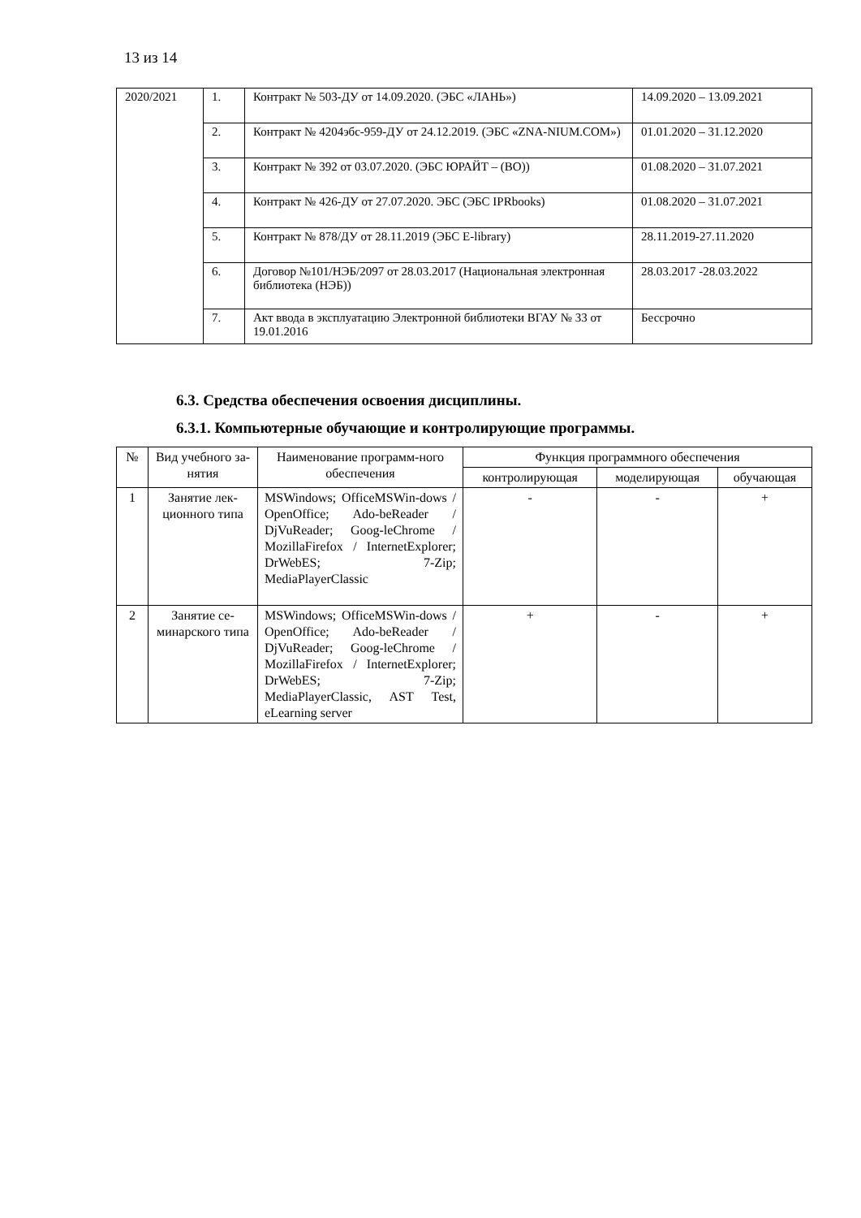13 из 14
| 2020/2021 | 1. | Контракт № 503-ДУ от 14.09.2020. (ЭБС «ЛАНЬ») | 14.09.2020 – 13.09.2021 |
| | 2. | Контракт № 4204эбс-959-ДУ от 24.12.2019. (ЭБС «ZNA-NIUM.COM») | 01.01.2020 – 31.12.2020 |
| | 3. | Контракт № 392 от 03.07.2020. (ЭБС ЮРАЙТ – (ВО)) | 01.08.2020 – 31.07.2021 |
| | 4. | Контракт № 426-ДУ от 27.07.2020. ЭБС (ЭБС IPRbooks) | 01.08.2020 – 31.07.2021 |
| | 5. | Контракт № 878/ДУ от 28.11.2019 (ЭБС E-library) | 28.11.2019-27.11.2020 |
| | 6. | Договор №101/НЭБ/2097 от 28.03.2017 (Национальная электронная библиотека (НЭБ)) | 28.03.2017 -28.03.2022 |
| | 7. | Акт ввода в эксплуатацию Электронной библиотеки ВГАУ № 33 от 19.01.2016 | Бессрочно |
6.3. Средства обеспечения освоения дисциплины.
6.3.1. Компьютерные обучающие и контролирующие программы.
| № | Вид учебного за-нятия | Наименование программ-ного обеспечения | Функция программного обеспечения | | |
| --- | --- | --- | --- | --- | --- |
| | | | контролирующая | моделирующая | обучающая |
| 1 | Занятие лек-ционного типа | MSWindows; OfficeMSWin-dows / OpenOffice; Ado-beReader / DjVuReader; Goog-leChrome / MozillaFirefox / InternetExplorer; DrWebES; 7-Zip; MediaPlayerClassic | - | - | + |
| 2 | Занятие се-минарского типа | MSWindows; OfficeMSWin-dows / OpenOffice; Ado-beReader / DjVuReader; Goog-leChrome / MozillaFirefox / InternetExplorer; DrWebES; 7-Zip; MediaPlayerClassic, AST Test, eLearning server | + | - | + |